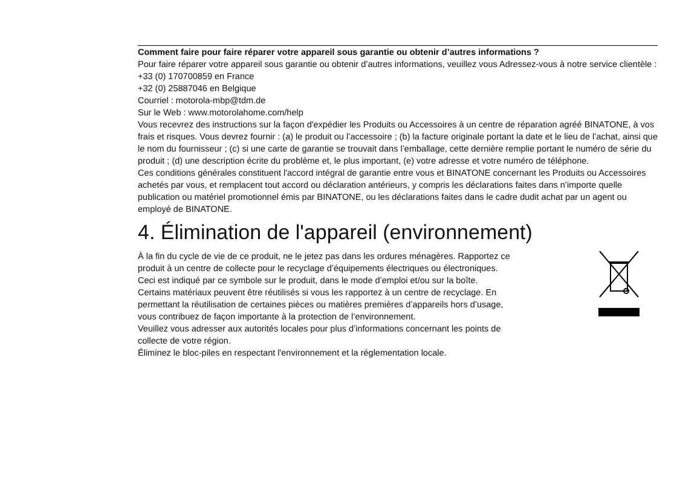Comment faire pour faire réparer votre appareil sous garantie ou obtenir d’autres informations ?
Pour faire réparer votre appareil sous garantie ou obtenir d’autres informations, veuillez vous Adressez-vous à notre service clientèle :
+33 (0) 170700859 en France
+32 (0) 25887046 en Belgique
Courriel : motorola-mbp@tdm.de
Sur le Web : www.motorolahome.com/help
Vous recevrez des instructions sur la façon d'expédier les Produits ou Accessoires à un centre de réparation agréé BINATONE, à vos frais et risques. Vous devrez fournir : (a) le produit ou l’accessoire ; (b) la facture originale portant la date et le lieu de l’achat, ainsi que le nom du fournisseur ; (c) si une carte de garantie se trouvait dans l’emballage, cette dernière remplie portant le numéro de série du produit ; (d) une description écrite du problème et, le plus important, (e) votre adresse et votre numéro de téléphone.
Ces conditions générales constituent l'accord intégral de garantie entre vous et BINATONE concernant les Produits ou Accessoires achetés par vous, et remplacent tout accord ou déclaration antérieurs, y compris les déclarations faites dans n’importe quelle publication ou matériel promotionnel émis par BINATONE, ou les déclarations faites dans le cadre dudit achat par un agent ou employé de BINATONE.
4. Élimination de l'appareil (environnement)
À la fin du cycle de vie de ce produit, ne le jetez pas dans les ordures ménagères. Rapportez ce produit à un centre de collecte pour le recyclage d’équipements électriques ou électroniques. Ceci est indiqué par ce symbole sur le produit, dans le mode d’emploi et/ou sur la boîte.
Certains matériaux peuvent être réutilisés si vous les rapportez à un centre de recyclage. En permettant la réutilisation de certaines pièces ou matières premières d’appareils hors d’usage, vous contribuez de façon importante à la protection de l‘environnement.
Veuillez vous adresser aux autorités locales pour plus d’informations concernant les points de collecte de votre région.
Éliminez le bloc-piles en respectant l'environnement et la réglementation locale.